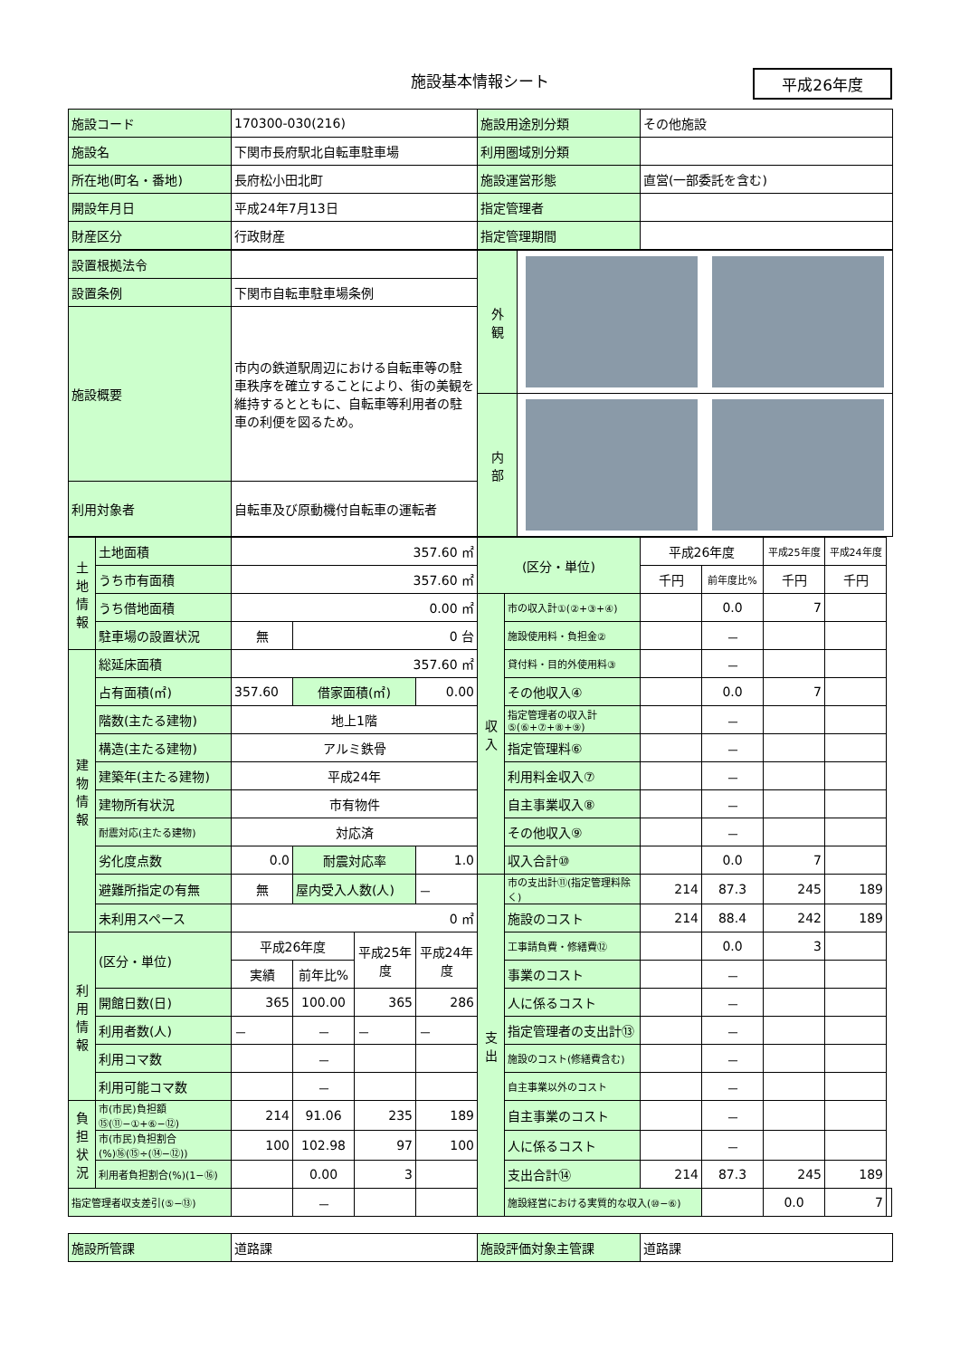施設基本情報シート
平成26年度
| 施設コード | 170300-030(216) | 施設用途別分類 | その他施設 |
| 施設名 | 下関市長府駅北自転車駐車場 | 利用圏域別分類 | |
| 所在地(町名・番地) | 長府松小田北町 | 施設運営形態 | 直営(一部委託を含む) |
| 開設年月日 | 平成24年7月13日 | 指定管理者 | |
| 財産区分 | 行政財産 | 指定管理期間 | |
| 設置根拠法令 | | 外 観 | |
| 設置条例 | 下関市自転車駐車場条例 | | |
| 施設概要 | 市内の鉄道駅周辺における自転車等の駐車秩序を確立することにより、街の美観を維持するとともに、自転車等利用者の駐車の利便を図るため。 | | |
| | | 内 部 | |
| 利用対象者 | 自転車及び原動機付自転車の運転者 | | |
| 土地情報 | 土地面積 | 357.60 ㎡ | | | | (区分・単位) | | 平成26年度 | | 平成25年度 | 平成24年度 | |
| | うち市有面積 | 357.60 ㎡ | | | | | | 千円 | 前年度比% | 千円 | 千円 | |
| | うち借地面積 | 0.00 ㎡ | | | | 収入 | 市の収入計①(②+③+④) | | 0.0 | 7 | | |
| | 駐車場の設置状況 | 無 | 0 台 | | | | 施設使用料・負担金② | | － | | | |
| 建物情報 | 総延床面積 | 357.60 ㎡ | | | | | 貸付料・目的外使用料③ | | － | | | |
| | 占有面積(㎡) | 357.60 | 借家面積(㎡) | | 0.00 | | その他収入④ | | 0.0 | 7 | | |
| | 階数(主たる建物) | 地上1階 | | | | | 指定管理者の収入計⑤(⑥+⑦+⑧+⑨) | | － | | | |
| | 構造(主たる建物) | アルミ鉄骨 | | | | | 指定管理料⑥ | | － | | | |
| | 建築年(主たる建物) | 平成24年 | | | | | 利用料金収入⑦ | | － | | | |
| | 建物所有状況 | 市有物件 | | | | | 自主事業収入⑧ | | － | | | |
| | 耐震対応(主たる建物) | 対応済 | | | | | その他収入⑨ | | － | | | |
| | 劣化度点数 | 0.0 | 耐震対応率 | | 1.0 | | 収入合計⑩ | | 0.0 | 7 | | |
| | 避難所指定の有無 | 無 | 屋内受入人数(人) | | － | 支出 | 市の支出計⑪(指定管理料除く) | 214 | 87.3 | 245 | 189 | |
| | 未利用スペース | 0 ㎡ | | | | | 施設のコスト | 214 | 88.4 | 242 | 189 | |
| 利用情報 | (区分・単位) | 平成26年度 | | 平成25年度 | 平成24年度 | | 工事請負費・修繕費⑫ | | 0.0 | 3 | | |
| | | 実績 | 前年比% | | | | 事業のコスト | | － | | | |
| | 開館日数(日) | 365 | 100.00 | 365 | 286 | | 人に係るコスト | | － | | | |
| | 利用者数(人) | － | － | － | － | | 指定管理者の支出計⑬ | | － | | | |
| | 利用コマ数 | | － | | | | 施設のコスト(修繕費含む) | | － | | | |
| | 利用可能コマ数 | | － | | | | 自主事業以外のコスト | | － | | | |
| 負担状況 | 市(市民)負担額⑮(⑪−①+⑥−⑫) | 214 | 91.06 | 235 | 189 | | 自主事業のコスト | | － | | | |
| | 市(市民)負担割合(%)⑯(⑮÷(⑭−⑫)) | 100 | 102.98 | 97 | 100 | | 人に係るコスト | | － | | | |
| | 利用者負担割合(%)(1−⑯) | | 0.00 | 3 | | | 支出合計⑭ | 214 | 87.3 | 245 | 189 | |
| 指定管理者収支差引(⑤−⑬) | | | － | | | | 施設経営における実質的な収入(⑩−⑥) | | | 0.0 | 7 | |
| 施設所管課 | 道路課 | 施設評価対象主管課 | 道路課 |